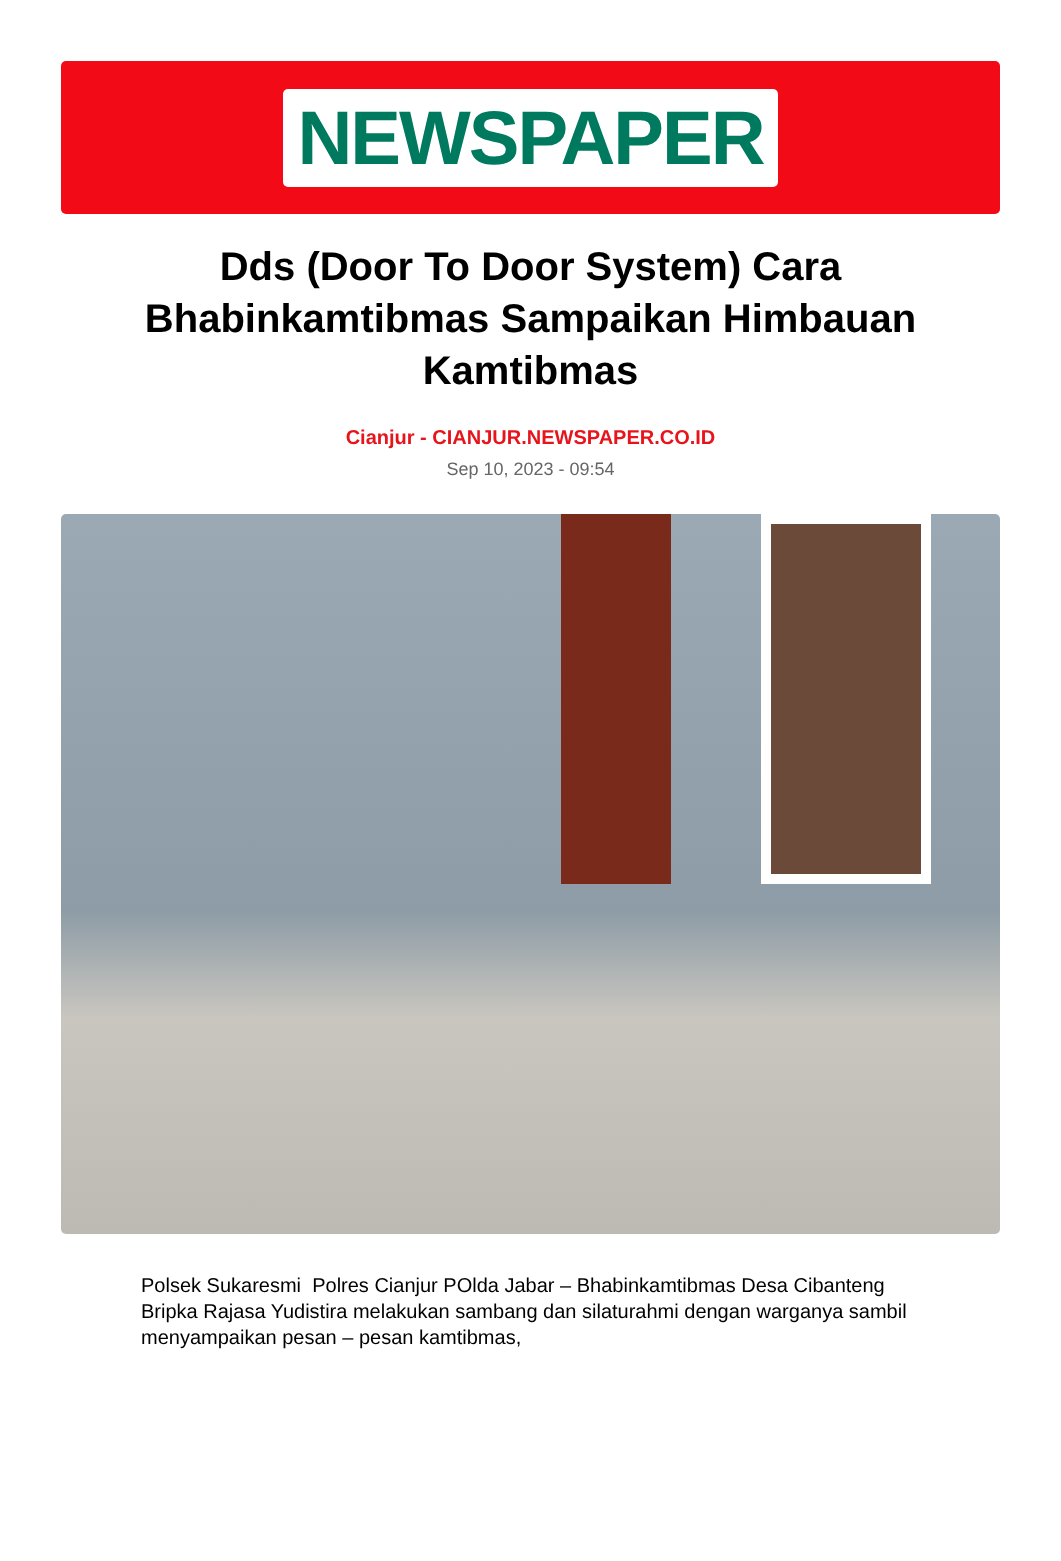NEWSPAPER
Dds (Door To Door System) Cara Bhabinkamtibmas Sampaikan Himbauan Kamtibmas
Cianjur - CIANJUR.NEWSPAPER.CO.ID
Sep 10, 2023 - 09:54
Polsek Sukaresmi Polres Cianjur POlda Jabar – Bhabinkamtibmas Desa Cibanteng Bripka Rajasa Yudistira melakukan sambang dan silaturahmi dengan warganya sambil menyampaikan pesan – pesan kamtibmas,